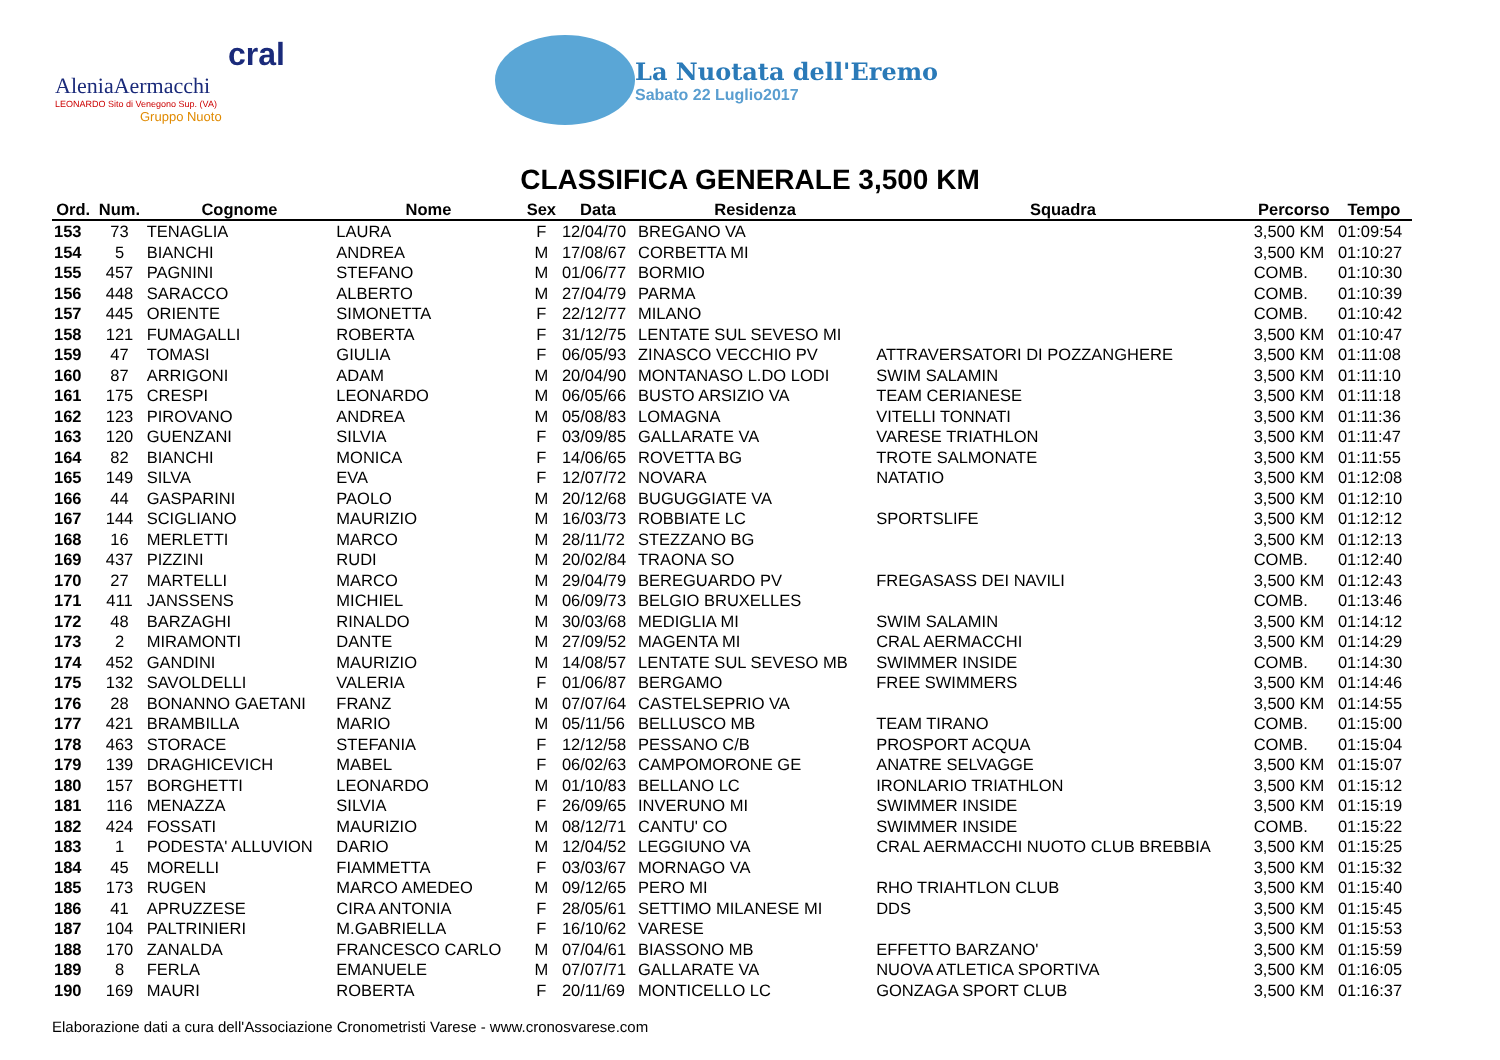cral
AleniaAermacchi
LEONARDO Sito di Venegono Sup. (VA)
Gruppo Nuoto
La Nuotata dell'Eremo
Sabato 22 Luglio2017
CLASSIFICA GENERALE 3,500 KM
| Ord. | Num. | Cognome | Nome | Sex | Data | Residenza | Squadra | Percorso | Tempo |
| --- | --- | --- | --- | --- | --- | --- | --- | --- | --- |
| 153 | 73 | TENAGLIA | LAURA | F | 12/04/70 | BREGANO VA | | 3,500 KM | 01:09:54 |
| 154 | 5 | BIANCHI | ANDREA | M | 17/08/67 | CORBETTA MI | | 3,500 KM | 01:10:27 |
| 155 | 457 | PAGNINI | STEFANO | M | 01/06/77 | BORMIO | | COMB. | 01:10:30 |
| 156 | 448 | SARACCO | ALBERTO | M | 27/04/79 | PARMA | | COMB. | 01:10:39 |
| 157 | 445 | ORIENTE | SIMONETTA | F | 22/12/77 | MILANO | | COMB. | 01:10:42 |
| 158 | 121 | FUMAGALLI | ROBERTA | F | 31/12/75 | LENTATE SUL SEVESO MI | | 3,500 KM | 01:10:47 |
| 159 | 47 | TOMASI | GIULIA | F | 06/05/93 | ZINASCO VECCHIO PV | ATTRAVERSATORI DI POZZANGHERE | 3,500 KM | 01:11:08 |
| 160 | 87 | ARRIGONI | ADAM | M | 20/04/90 | MONTANASO L.DO LODI | SWIM SALAMIN | 3,500 KM | 01:11:10 |
| 161 | 175 | CRESPI | LEONARDO | M | 06/05/66 | BUSTO ARSIZIO VA | TEAM CERIANESE | 3,500 KM | 01:11:18 |
| 162 | 123 | PIROVANO | ANDREA | M | 05/08/83 | LOMAGNA | VITELLI TONNATI | 3,500 KM | 01:11:36 |
| 163 | 120 | GUENZANI | SILVIA | F | 03/09/85 | GALLARATE VA | VARESE TRIATHLON | 3,500 KM | 01:11:47 |
| 164 | 82 | BIANCHI | MONICA | F | 14/06/65 | ROVETTA BG | TROTE SALMONATE | 3,500 KM | 01:11:55 |
| 165 | 149 | SILVA | EVA | F | 12/07/72 | NOVARA | NATATIO | 3,500 KM | 01:12:08 |
| 166 | 44 | GASPARINI | PAOLO | M | 20/12/68 | BUGUGGIATE VA | | 3,500 KM | 01:12:10 |
| 167 | 144 | SCIGLIANO | MAURIZIO | M | 16/03/73 | ROBBIATE LC | SPORTSLIFE | 3,500 KM | 01:12:12 |
| 168 | 16 | MERLETTI | MARCO | M | 28/11/72 | STEZZANO BG | | 3,500 KM | 01:12:13 |
| 169 | 437 | PIZZINI | RUDI | M | 20/02/84 | TRAONA SO | | COMB. | 01:12:40 |
| 170 | 27 | MARTELLI | MARCO | M | 29/04/79 | BEREGUARDO PV | FREGASASS DEI NAVILI | 3,500 KM | 01:12:43 |
| 171 | 411 | JANSSENS | MICHIEL | M | 06/09/73 | BELGIO BRUXELLES | | COMB. | 01:13:46 |
| 172 | 48 | BARZAGHI | RINALDO | M | 30/03/68 | MEDIGLIA MI | SWIM SALAMIN | 3,500 KM | 01:14:12 |
| 173 | 2 | MIRAMONTI | DANTE | M | 27/09/52 | MAGENTA MI | CRAL AERMACCHI | 3,500 KM | 01:14:29 |
| 174 | 452 | GANDINI | MAURIZIO | M | 14/08/57 | LENTATE SUL SEVESO MB | SWIMMER INSIDE | COMB. | 01:14:30 |
| 175 | 132 | SAVOLDELLI | VALERIA | F | 01/06/87 | BERGAMO | FREE SWIMMERS | 3,500 KM | 01:14:46 |
| 176 | 28 | BONANNO GAETANI | FRANZ | M | 07/07/64 | CASTELSEPRIO VA | | 3,500 KM | 01:14:55 |
| 177 | 421 | BRAMBILLA | MARIO | M | 05/11/56 | BELLUSCO MB | TEAM TIRANO | COMB. | 01:15:00 |
| 178 | 463 | STORACE | STEFANIA | F | 12/12/58 | PESSANO C/B | PROSPORT ACQUA | COMB. | 01:15:04 |
| 179 | 139 | DRAGHICEVICH | MABEL | F | 06/02/63 | CAMPOMORONE GE | ANATRE SELVAGGE | 3,500 KM | 01:15:07 |
| 180 | 157 | BORGHETTI | LEONARDO | M | 01/10/83 | BELLANO LC | IRONLARIO TRIATHLON | 3,500 KM | 01:15:12 |
| 181 | 116 | MENAZZA | SILVIA | F | 26/09/65 | INVERUNO MI | SWIMMER INSIDE | 3,500 KM | 01:15:19 |
| 182 | 424 | FOSSATI | MAURIZIO | M | 08/12/71 | CANTU' CO | SWIMMER INSIDE | COMB. | 01:15:22 |
| 183 | 1 | PODESTA' ALLUVION | DARIO | M | 12/04/52 | LEGGIUNO VA | CRAL AERMACCHI NUOTO CLUB BREBBIA | 3,500 KM | 01:15:25 |
| 184 | 45 | MORELLI | FIAMMETTA | F | 03/03/67 | MORNAGO VA | | 3,500 KM | 01:15:32 |
| 185 | 173 | RUGEN | MARCO AMEDEO | M | 09/12/65 | PERO MI | RHO TRIAHTLON CLUB | 3,500 KM | 01:15:40 |
| 186 | 41 | APRUZZESE | CIRA ANTONIA | F | 28/05/61 | SETTIMO MILANESE MI | DDS | 3,500 KM | 01:15:45 |
| 187 | 104 | PALTRINIERI | M.GABRIELLA | F | 16/10/62 | VARESE | | 3,500 KM | 01:15:53 |
| 188 | 170 | ZANALDA | FRANCESCO CARLO | M | 07/04/61 | BIASSONO MB | EFFETTO BARZANO' | 3,500 KM | 01:15:59 |
| 189 | 8 | FERLA | EMANUELE | M | 07/07/71 | GALLARATE VA | NUOVA ATLETICA SPORTIVA | 3,500 KM | 01:16:05 |
| 190 | 169 | MAURI | ROBERTA | F | 20/11/69 | MONTICELLO LC | GONZAGA SPORT CLUB | 3,500 KM | 01:16:37 |
Elaborazione dati a cura dell'Associazione Cronometristi Varese - www.cronosvarese.com